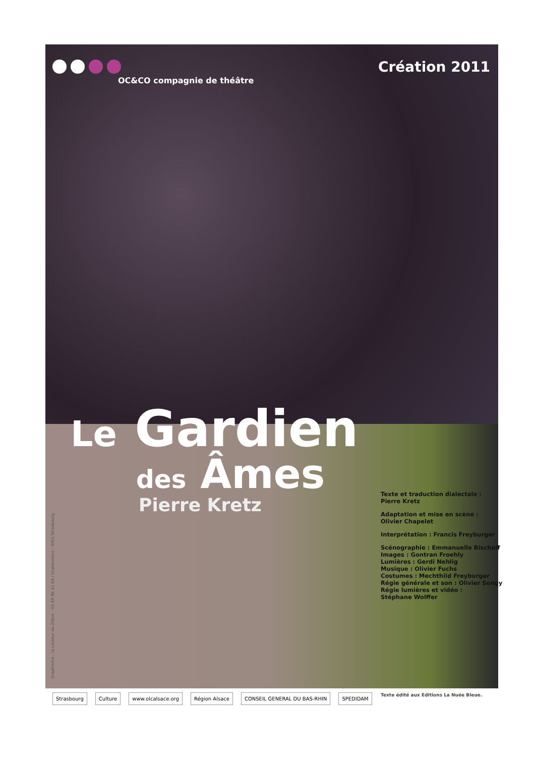OC&CO compagnie de théâtre
Création 2011
Le Gardien
des Âmes
Pierre Kretz
Texte et traduction dialectale :
Pierre Kretz
Adaptation et mise en scène :
Olivier Chapelet
Interprétation : Francis Freyburger
Scénographie : Emmanuelle Bischoff
Images : Gontran Froehly
Lumières : Gerdi Nehlig
Musique : Olivier Fuchs
Costumes : Mechthild Freyburger
Régie générale et son : Olivier Songy
Régie lumières et vidéo :
Stéphane Wolffer
Graphisme : la couleur du Zèbre - 03 69 96 41 69 / Impressions : IREG Strasbourg.
Strasbourg Culture www.olcalsace.org Région Alsace CONSEIL GENERAL DU BAS-RHIN SPEDIDAM
Texte édité aux Editions La Nuée Bleue.